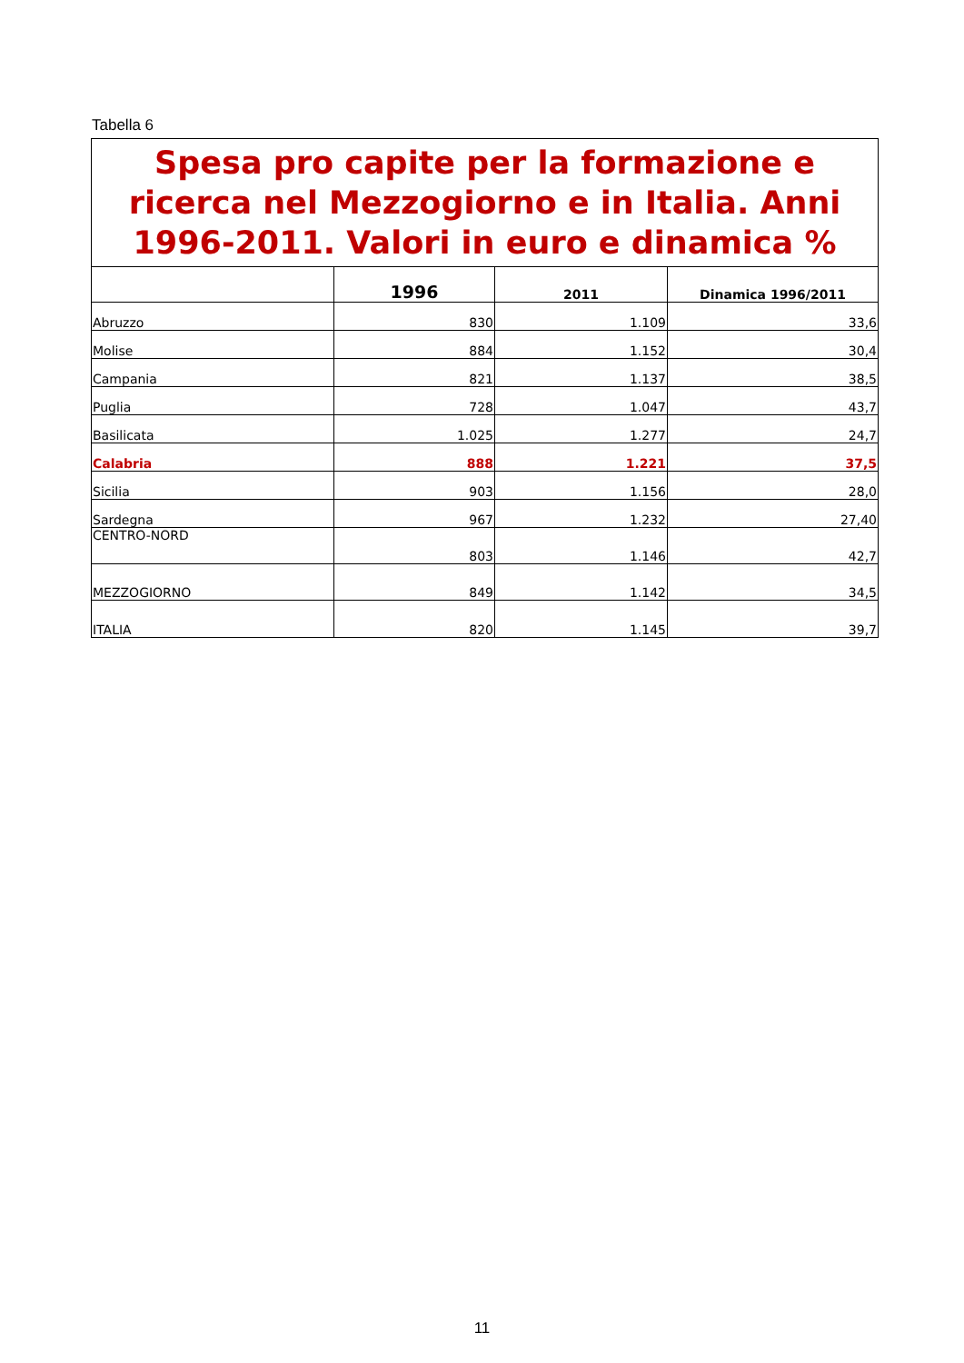Tabella 6
| Spesa pro capite per la formazione e ricerca nel Mezzogiorno e in Italia. Anni 1996-2011. Valori in euro e dinamica % | | | |
| | 1996 | 2011 | Dinamica 1996/2011 |
| Abruzzo | 830 | 1.109 | 33,6 |
| Molise | 884 | 1.152 | 30,4 |
| Campania | 821 | 1.137 | 38,5 |
| Puglia | 728 | 1.047 | 43,7 |
| Basilicata | 1.025 | 1.277 | 24,7 |
| Calabria | 888 | 1.221 | 37,5 |
| Sicilia | 903 | 1.156 | 28,0 |
| Sardegna | 967 | 1.232 | 27,40 |
| CENTRO-NORD | 803 | 1.146 | 42,7 |
| MEZZOGIORNO | 849 | 1.142 | 34,5 |
| ITALIA | 820 | 1.145 | 39,7 |
11